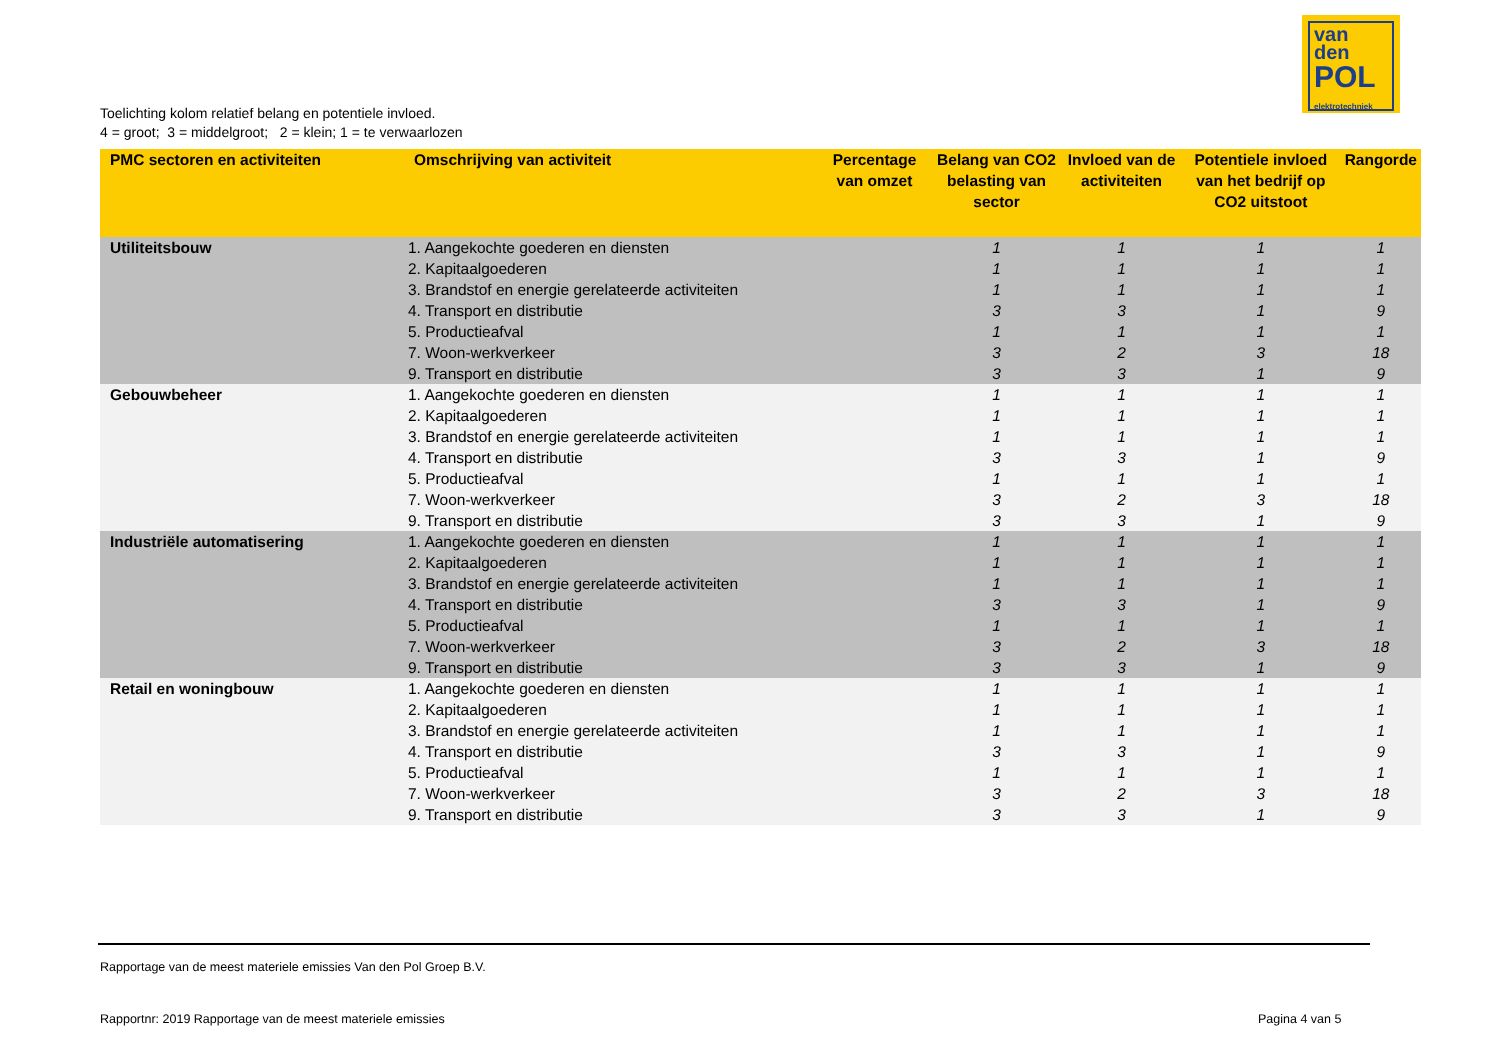van
den
POL
elektrotechniek
Toelichting kolom relatief belang en potentiele invloed.
4 = groot; 3 = middelgroot; 2 = klein; 1 = te verwaarlozen
| PMC sectoren en activiteiten | Omschrijving van activiteit | Percentage van omzet | Belang van CO2 belasting van sector | Invloed van de activiteiten | Potentiele invloed van het bedrijf op CO2 uitstoot | Rangorde |
| --- | --- | --- | --- | --- | --- | --- |
| Utiliteitsbouw | 1. Aangekochte goederen en diensten | | 1 | 1 | 1 | 1 |
| | 2. Kapitaalgoederen | | 1 | 1 | 1 | 1 |
| | 3. Brandstof en energie gerelateerde activiteiten | | 1 | 1 | 1 | 1 |
| | 4. Transport en distributie | | 3 | 3 | 1 | 9 |
| | 5. Productieafval | | 1 | 1 | 1 | 1 |
| | 7. Woon-werkverkeer | | 3 | 2 | 3 | 18 |
| | 9. Transport en distributie | | 3 | 3 | 1 | 9 |
| Gebouwbeheer | 1. Aangekochte goederen en diensten | | 1 | 1 | 1 | 1 |
| | 2. Kapitaalgoederen | | 1 | 1 | 1 | 1 |
| | 3. Brandstof en energie gerelateerde activiteiten | | 1 | 1 | 1 | 1 |
| | 4. Transport en distributie | | 3 | 3 | 1 | 9 |
| | 5. Productieafval | | 1 | 1 | 1 | 1 |
| | 7. Woon-werkverkeer | | 3 | 2 | 3 | 18 |
| | 9. Transport en distributie | | 3 | 3 | 1 | 9 |
| Industriële automatisering | 1. Aangekochte goederen en diensten | | 1 | 1 | 1 | 1 |
| | 2. Kapitaalgoederen | | 1 | 1 | 1 | 1 |
| | 3. Brandstof en energie gerelateerde activiteiten | | 1 | 1 | 1 | 1 |
| | 4. Transport en distributie | | 3 | 3 | 1 | 9 |
| | 5. Productieafval | | 1 | 1 | 1 | 1 |
| | 7. Woon-werkverkeer | | 3 | 2 | 3 | 18 |
| | 9. Transport en distributie | | 3 | 3 | 1 | 9 |
| Retail en woningbouw | 1. Aangekochte goederen en diensten | | 1 | 1 | 1 | 1 |
| | 2. Kapitaalgoederen | | 1 | 1 | 1 | 1 |
| | 3. Brandstof en energie gerelateerde activiteiten | | 1 | 1 | 1 | 1 |
| | 4. Transport en distributie | | 3 | 3 | 1 | 9 |
| | 5. Productieafval | | 1 | 1 | 1 | 1 |
| | 7. Woon-werkverkeer | | 3 | 2 | 3 | 18 |
| | 9. Transport en distributie | | 3 | 3 | 1 | 9 |
Rapportage van de meest materiele emissies Van den Pol Groep B.V.
Rapportnr: 2019 Rapportage van de meest materiele emissies
Pagina 4 van 5